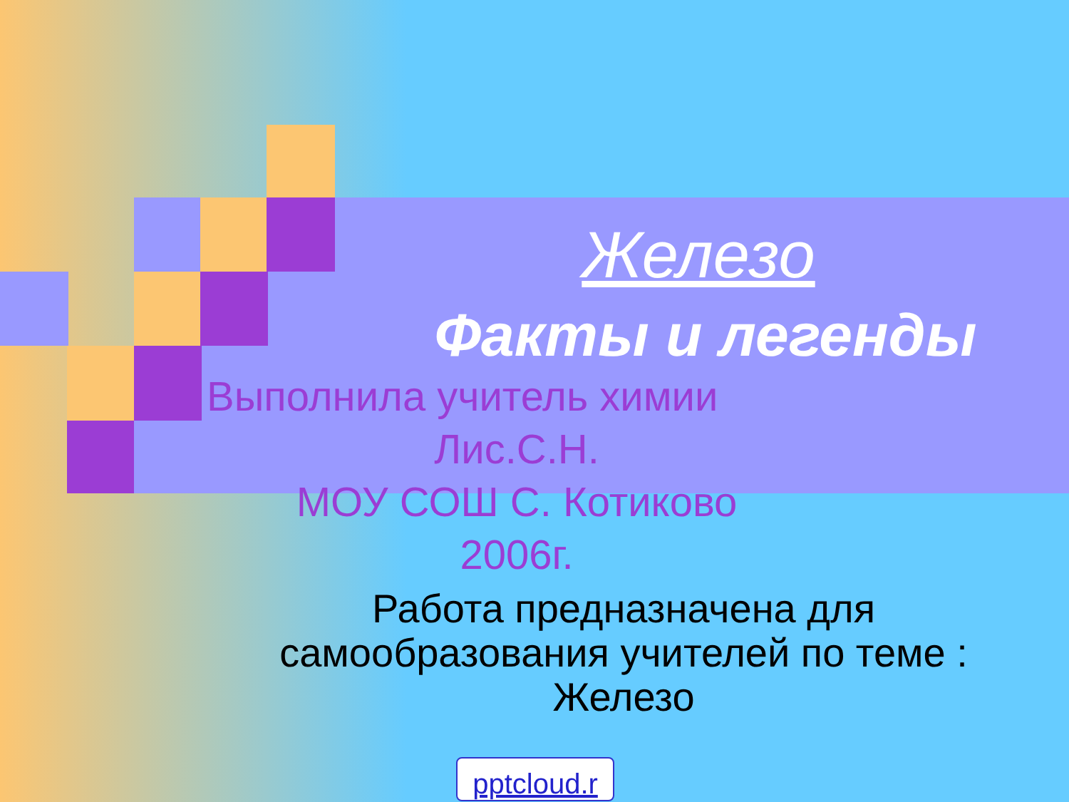Железо
Факты и легенды
Выполнила учитель химии
Лис.С.Н.
МОУ СОШ С. Котиково
2006г.
Работа предназначена для самообразования учителей по теме : Железо
pptcloud.r